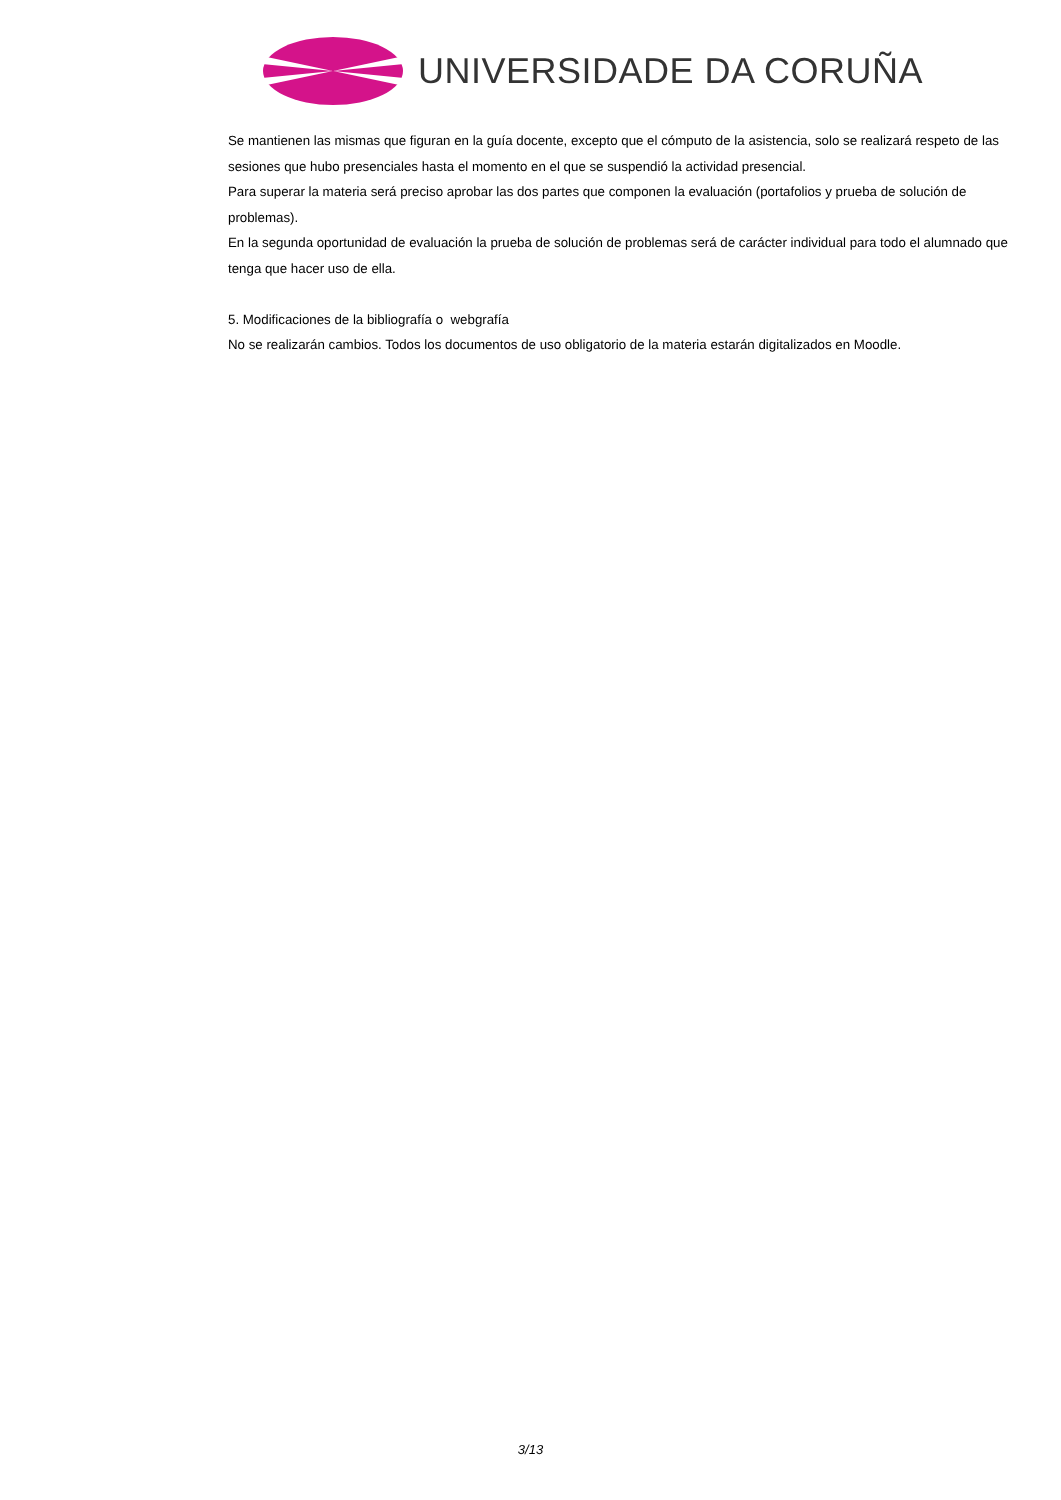UNIVERSIDADE DA CORUÑA
Se mantienen las mismas que figuran en la guía docente, excepto que el cómputo de la asistencia, solo se realizará respeto de las sesiones que hubo presenciales hasta el momento en el que se suspendió la actividad presencial.
Para superar la materia será preciso aprobar las dos partes que componen la evaluación (portafolios y prueba de solución de problemas).
En la segunda oportunidad de evaluación la prueba de solución de problemas será de carácter individual para todo el alumnado que tenga que hacer uso de ella.
5. Modificaciones de la bibliografía o webgrafía
No se realizarán cambios. Todos los documentos de uso obligatorio de la materia estarán digitalizados en Moodle.
3/13